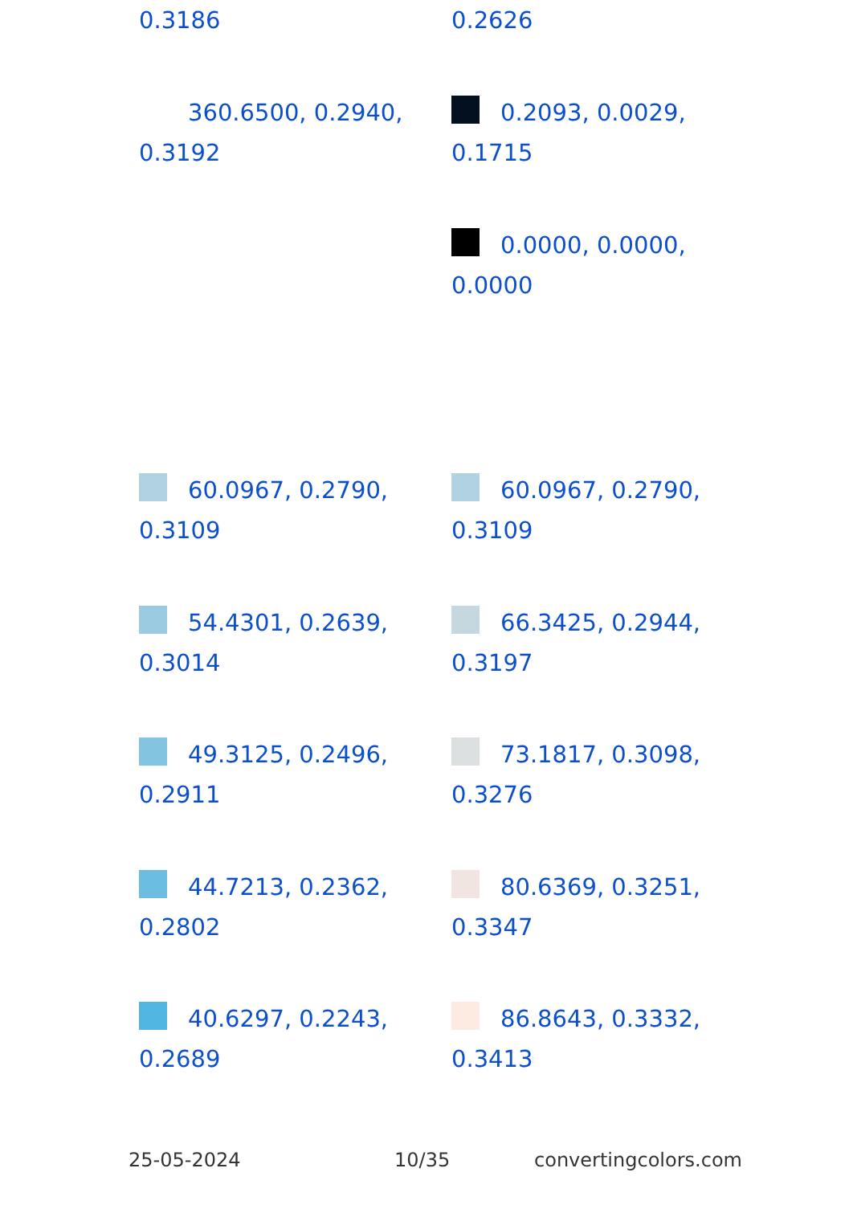0.3186 0.2626
360.6500, 0.2940, 0.3192
0.2093, 0.0029, 0.1715
0.0000, 0.0000, 0.0000
60.0967, 0.2790, 0.3109
60.0967, 0.2790, 0.3109
54.4301, 0.2639, 0.3014
66.3425, 0.2944, 0.3197
49.3125, 0.2496, 0.2911
73.1817, 0.3098, 0.3276
44.7213, 0.2362, 0.2802
80.6369, 0.3251, 0.3347
40.6297, 0.2243, 0.2689
86.8643, 0.3332, 0.3413
25-05-2024 10/35 convertingcolors.com